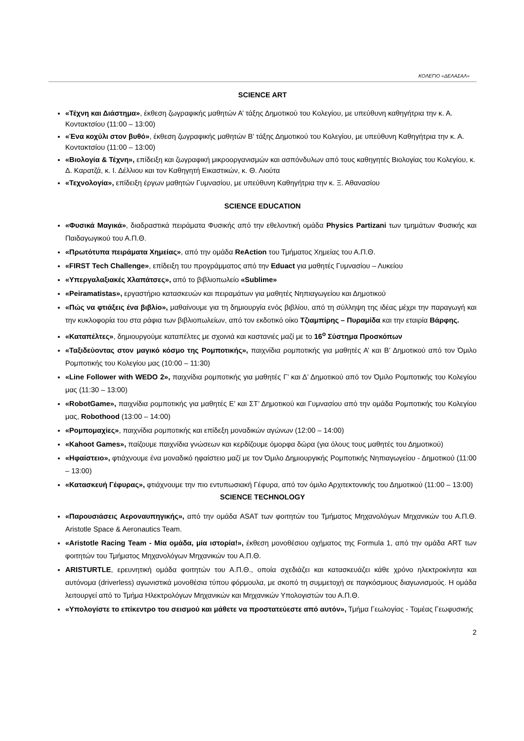ΚΟΛΕΓΙΟ «ΔΕΛΑΣΑΛ»
SCIENCE ART
«Τέχνη και Διάστημα», έκθεση ζωγραφικής μαθητών Α’ τάξης Δημοτικού του Κολεγίου, με υπεύθυνη καθηγήτρια την κ. Α. Κοντακτσίου (11:00 – 13:00)
«Ένα κοχύλι στον βυθό», έκθεση ζωγραφικής μαθητών Β’ τάξης Δημοτικού του Κολεγίου, με υπεύθυνη Καθηγήτρια την κ. Α. Κοντακτσίου (11:00 – 13:00)
«Βιολογία & Τέχνη», επίδειξη και ζωγραφική μικροοργανισμών και ασπόνδυλων από τους καθηγητές Βιολογίας του Κολεγίου, κ. Δ. Καρατζά, κ. Ι. Δέλλιου και τον Καθηγητή Εικαστικών, κ. Θ. Λιούτα
«Τεχνολογία», επίδειξη έργων μαθητών Γυμνασίου, με υπεύθυνη Καθηγήτρια την κ. Ξ. Αθανασίου
SCIENCE EDUCATION
«Φυσικά Μαγικά», διαδραστικά πειράματα Φυσικής από την εθελοντική ομάδα Physics Partizani των τμημάτων Φυσικής και Παιδαγωγικού του Α.Π.Θ.
«Πρωτότυπα πειράματα Χημείας», από την ομάδα ReAction του Τμήματος Χημείας του Α.Π.Θ.
«FIRST Tech Challenge», επίδειξη του προγράμματος από την Eduact για μαθητές Γυμνασίου – Λυκείου
«Υπεργαλαξιακές Χλαπάτσες», από το βιβλιοπωλείο «Sublime»
«Peiramatistas», εργαστήριο κατασκευών και πειραμάτων για μαθητές Νηπιαγωγείου και Δημοτικού
«Πώς να φτιάξεις ένα βιβλίο», μαθαίνουμε για τη δημιουργία ενός βιβλίου, από τη σύλληψη της ιδέας μέχρι την παραγωγή και την κυκλοφορία του στα ράφια των βιβλιοπωλείων, από τον εκδοτικό οίκο Τζιαμπίρης – Πυραμίδα και την εταιρία Βάρφης.
«Καταπέλτες», δημιουργούμε καταπέλτες με σχοινιά και καστανιές μαζί με το 16<sup>ο</sup> Σύστημα Προσκόπων
«Ταξιδεύοντας στον μαγικό κόσμο της Ρομποτικής», παιχνίδια ρομποτικής για μαθητές Α’ και Β’ Δημοτικού από τον Όμιλο Ρομποτικής του Κολεγίου μας (10:00 – 11:30)
«Line Follower with WEDO 2», παιχνίδια ρομποτικής για μαθητές Γ’ και Δ’ Δημοτικού από τον Όμιλο Ρομποτικής του Κολεγίου μας (11:30 – 13:00)
«RobotGame», παιχνίδια ρομποτικής για μαθητές Ε’ και ΣΤ’ Δημοτικού και Γυμνασίου από την ομάδα Ρομποτικής του Κολεγίου μας, Robothood (13:00 – 14:00)
«Ρομπομαχίες», παιχνίδια ρομποτικής και επίδεξη μοναδικών αγώνων (12:00 – 14:00)
«Kahoot Games», παίζουμε παιχνίδια γνώσεων και κερδίζουμε όμορφα δώρα (για όλους τους μαθητές του Δημοτικού)
«Ηφαίστειο», φτιάχνουμε ένα μοναδικό ηφαίστειο μαζί με τον Όμιλο Δημιουργικής Ρομποτικής Νηπιαγωγείου - Δημοτικού (11:00 – 13:00)
«Κατασκευή Γέφυρας», φτιάχνουμε την πιο εντυπωσιακή Γέφυρα, από τον όμιλο Αρχιτεκτονικής του Δημοτικού (11:00 – 13:00)
SCIENCE TECHNOLOGY
«Παρουσιάσεις Αεροναυπηγικής», από την ομάδα ASAT των φοιτητών του Τμήματος Μηχανολόγων Μηχανικών του Α.Π.Θ. Aristotle Space & Aeronautics Team.
«Aristotle Racing Team - Μία ομάδα, μία ιστορία!», έκθεση μονοθέσιου οχήματος της Formula 1, από την ομάδα ART των φοιτητών του Τμήματος Μηχανολόγων Μηχανικών του Α.Π.Θ.
ARISTURTLE, ερευνητική ομάδα φοιτητών του Α.Π.Θ., οποία σχεδιάζει και κατασκευάζει κάθε χρόνο ηλεκτροκίνητα και αυτόνομα (driverless) αγωνιστικά μονοθέσια τύπου φόρμουλα, με σκοπό τη συμμετοχή σε παγκόσμιους διαγωνισμούς. Η ομάδα λειτουργεί από το Τμήμα Ηλεκτρολόγων Μηχανικών και Μηχανικών Υπολογιστών του Α.Π.Θ.
«Υπολογίστε το επίκεντρο του σεισμού και μάθετε να προστατεύεστε από αυτόν», Τμήμα Γεωλογίας - Τομέας Γεωφυσικής
2